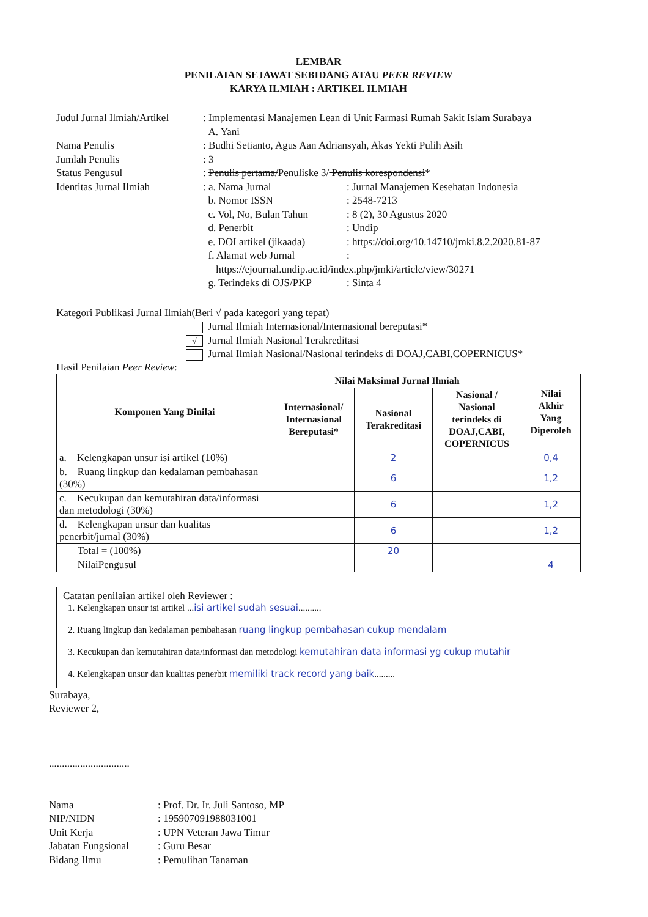LEMBAR
PENILAIAN SEJAWAT SEBIDANG ATAU PEER REVIEW
KARYA ILMIAH : ARTIKEL ILMIAH
| Judul Jurnal Ilmiah/Artikel | : Implementasi Manajemen Lean di Unit Farmasi Rumah Sakit Islam Surabaya A. Yani | |
| Nama Penulis | : Budhi Setianto, Agus Aan Adriansyah, Akas Yekti Pulih Asih | |
| Jumlah Penulis | : 3 | |
| Status Pengusul | : Penulis pertama/ Penuliske 3/ Penulis korespondensi * | |
| Identitas Jurnal Ilmiah | : a. Nama Jurnal | : Jurnal Manajemen Kesehatan Indonesia |
| | b. Nomor ISSN | : 2548-7213 |
| | c. Vol, No, Bulan Tahun | : 8 (2), 30 Agustus 2020 |
| | d. Penerbit | : Undip |
| | e. DOI artikel (jikaada) | : https://doi.org/10.14710/jmki.8.2.2020.81-87 |
| | f. Alamat web Jurnal | : |
| | https://ejournal.undip.ac.id/index.php/jmki/article/view/30271 | |
| | g. Terindeks di OJS/PKP | : Sinta 4 |
Kategori Publikasi Jurnal Ilmiah(Beri √ pada kategori yang tepat)
Jurnal Ilmiah Internasional/Internasional bereputasi*
√ Jurnal Ilmiah Nasional Terakreditasi
Jurnal Ilmiah Nasional/Nasional terindeks di DOAJ,CABI,COPERNICUS*
Hasil Penilaian Peer Review:
| Komponen Yang Dinilai | Nilai Maksimal Jurnal Ilmiah | | | Nilai Akhir Yang Diperoleh |
| --- | --- | --- | --- | --- |
| | Internasional/ Internasional Bereputasi* | Nasional Terakreditasi | Nasional / Nasional terindeks di DOAJ,CABI, COPERNICUS | |
| a. Kelengkapan unsur isi artikel (10%) | | 2 | | 0,4 |
| b. Ruang lingkup dan kedalaman pembahasan (30%) | | 6 | | 1,2 |
| c. Kecukupan dan kemutahiran data/informasi dan metodologi (30%) | | 6 | | 1,2 |
| d. Kelengkapan unsur dan kualitas penerbit/jurnal (30%) | | 6 | | 1,2 |
| Total = (100%) | | 20 | | |
| NilaiPengusul | | | | 4 |
Catatan penilaian artikel oleh Reviewer :
1. Kelengkapan unsur isi artikel ...isi artikel sudah sesuai..........
2. Ruang lingkup dan kedalaman pembahasan ruang lingkup pembahasan cukup mendalam
3. Kecukupan dan kemutahiran data/informasi dan metodologi kemutahiran data informasi yg cukup mutahir
4. Kelengkapan unsur dan kualitas penerbit memiliki track record yang baik.........
Surabaya,
Reviewer 2,
...............................
| Nama | : Prof. Dr. Ir. Juli Santoso, MP |
| NIP/NIDN | : 195907091988031001 |
| Unit Kerja | : UPN Veteran Jawa Timur |
| Jabatan Fungsional | : Guru Besar |
| Bidang Ilmu | : Pemulihan Tanaman |